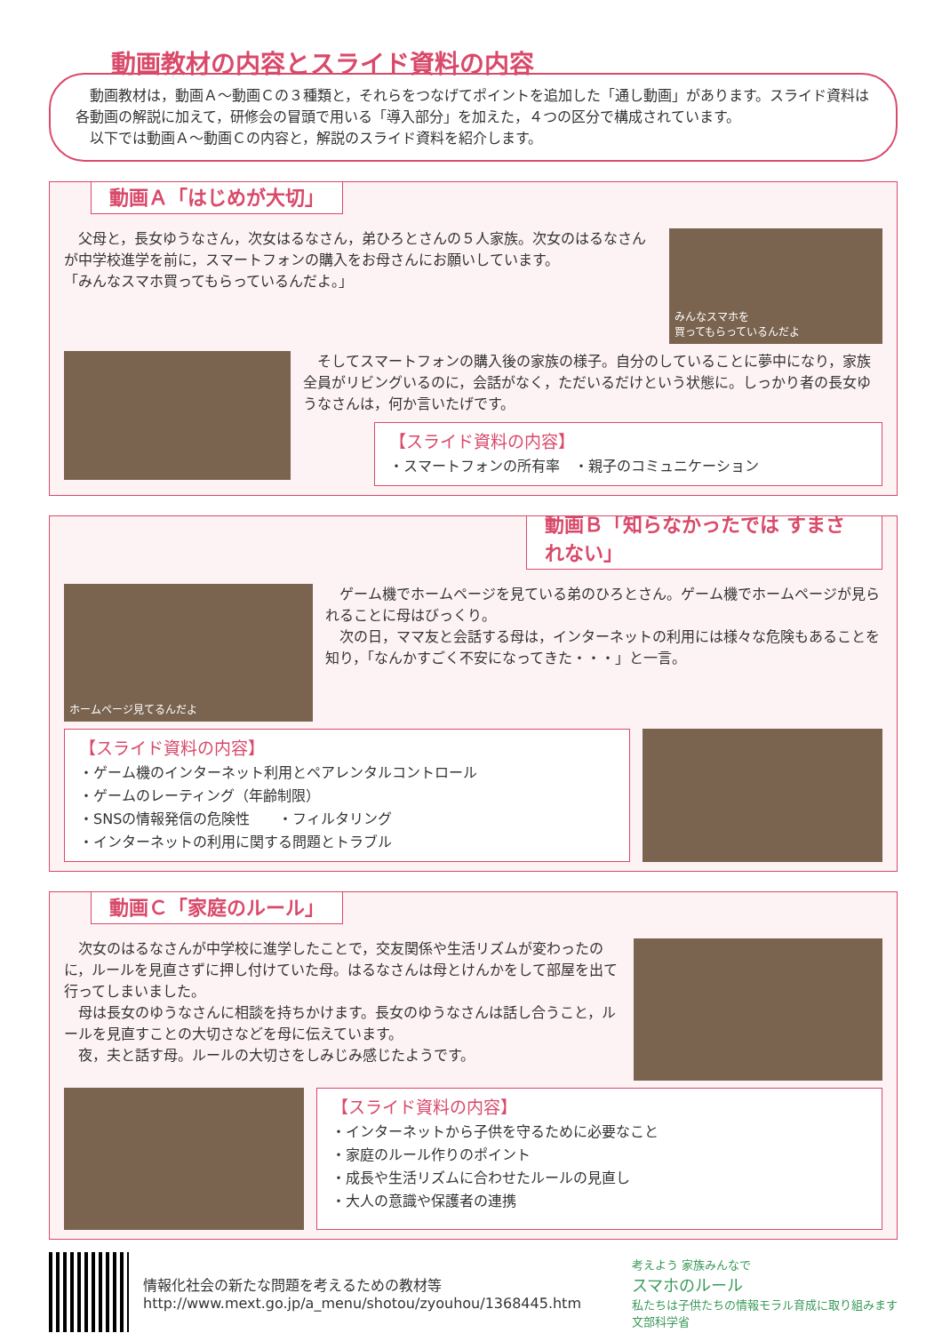動画教材の内容とスライド資料の内容
　動画教材は，動画Ａ～動画Ｃの３種類と，それらをつなげてポイントを追加した「通し動画」があります。スライド資料は各動画の解説に加えて，研修会の冒頭で用いる「導入部分」を加えた，４つの区分で構成されています。
　以下では動画Ａ～動画Ｃの内容と，解説のスライド資料を紹介します。
動画Ａ「はじめが大切」
　父母と，長女ゆうなさん，次女はるなさん，弟ひろとさんの５人家族。次女のはるなさんが中学校進学を前に，スマートフォンの購入をお母さんにお願いしています。
「みんなスマホ買ってもらっているんだよ。」
みんなスマホを
買ってもらっているんだよ
　そしてスマートフォンの購入後の家族の様子。自分のしていることに夢中になり，家族全員がリビングいるのに，会話がなく，ただいるだけという状態に。しっかり者の長女ゆうなさんは，何か言いたげです。
【スライド資料の内容】
・スマートフォンの所有率　・親子のコミュニケーション
動画Ｂ「知らなかったでは すまされない」
ホームページ見てるんだよ
　ゲーム機でホームページを見ている弟のひろとさん。ゲーム機でホームページが見られることに母はびっくり。
　次の日，ママ友と会話する母は，インターネットの利用には様々な危険もあることを知り，「なんかすごく不安になってきた・・・」と一言。
【スライド資料の内容】
・ゲーム機のインターネット利用とペアレンタルコントロール
・ゲームのレーティング（年齢制限）
・SNSの情報発信の危険性　　・フィルタリング
・インターネットの利用に関する問題とトラブル
動画Ｃ「家庭のルール」
　次女のはるなさんが中学校に進学したことで，交友関係や生活リズムが変わったのに，ルールを見直さずに押し付けていた母。はるなさんは母とけんかをして部屋を出て行ってしまいました。
　母は長女のゆうなさんに相談を持ちかけます。長女のゆうなさんは話し合うこと，ルールを見直すことの大切さなどを母に伝えています。
　夜，夫と話す母。ルールの大切さをしみじみ感じたようです。
【スライド資料の内容】
・インターネットから子供を守るために必要なこと
・家庭のルール作りのポイント
・成長や生活リズムに合わせたルールの見直し
・大人の意識や保護者の連携
情報化社会の新たな問題を考えるための教材等
http://www.mext.go.jp/a_menu/shotou/zyouhou/1368445.htm
考えよう 家族みんなで
スマホのルール
私たちは子供たちの情報モラル育成に取り組みます
文部科学省